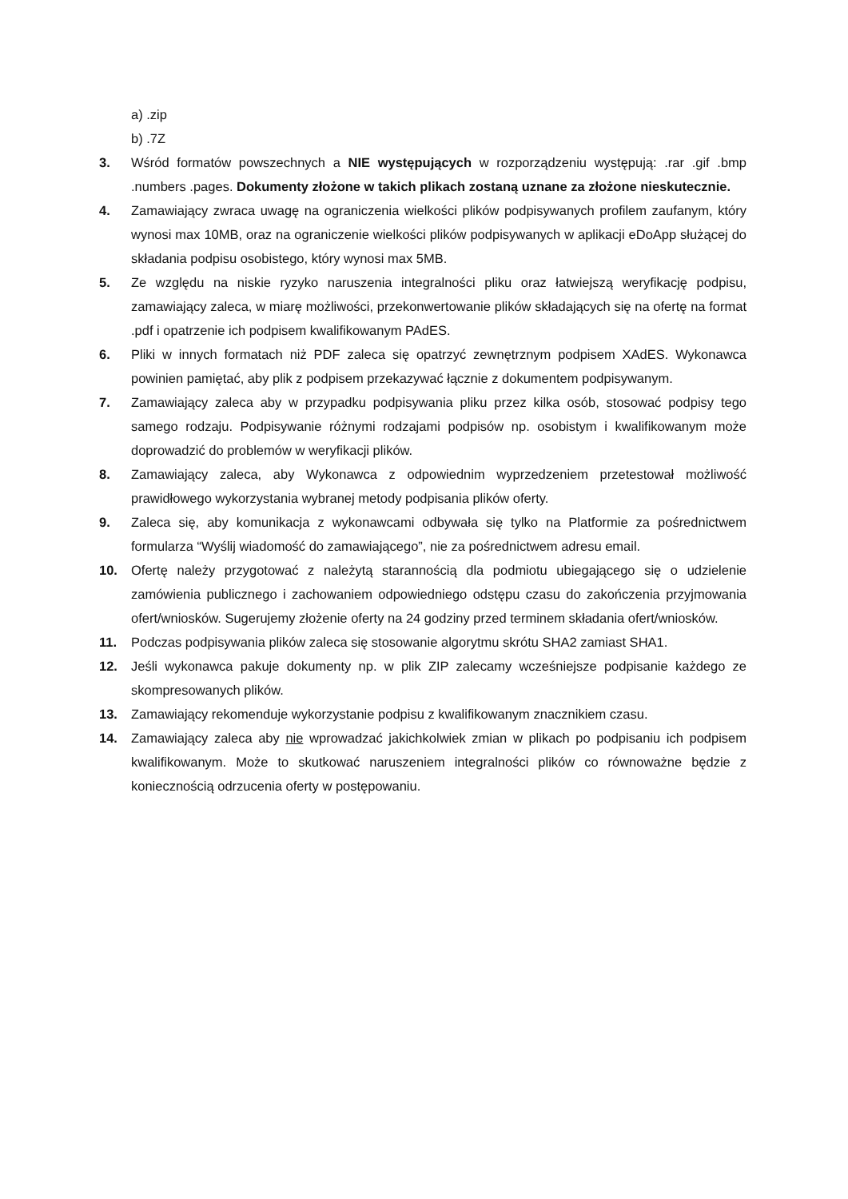a) .zip
b) .7Z
3. Wśród formatów powszechnych a NIE występujących w rozporządzeniu występują: .rar .gif .bmp .numbers .pages. Dokumenty złożone w takich plikach zostaną uznane za złożone nieskutecznie.
4. Zamawiający zwraca uwagę na ograniczenia wielkości plików podpisywanych profilem zaufanym, który wynosi max 10MB, oraz na ograniczenie wielkości plików podpisywanych w aplikacji eDoApp służącej do składania podpisu osobistego, który wynosi max 5MB.
5. Ze względu na niskie ryzyko naruszenia integralności pliku oraz łatwiejszą weryfikację podpisu, zamawiający zaleca, w miarę możliwości, przekonwertowanie plików składających się na ofertę na format .pdf i opatrzenie ich podpisem kwalifikowanym PAdES.
6. Pliki w innych formatach niż PDF zaleca się opatrzyć zewnętrznym podpisem XAdES. Wykonawca powinien pamiętać, aby plik z podpisem przekazywać łącznie z dokumentem podpisywanym.
7. Zamawiający zaleca aby w przypadku podpisywania pliku przez kilka osób, stosować podpisy tego samego rodzaju. Podpisywanie różnymi rodzajami podpisów np. osobistym i kwalifikowanym może doprowadzić do problemów w weryfikacji plików.
8. Zamawiający zaleca, aby Wykonawca z odpowiednim wyprzedzeniem przetestował możliwość prawidłowego wykorzystania wybranej metody podpisania plików oferty.
9. Zaleca się, aby komunikacja z wykonawcami odbywała się tylko na Platformie za pośrednictwem formularza “Wyślij wiadomość do zamawiającego”, nie za pośrednictwem adresu email.
10. Ofertę należy przygotować z należytą starannością dla podmiotu ubiegającego się o udzielenie zamówienia publicznego i zachowaniem odpowiedniego odstępu czasu do zakończenia przyjmowania ofert/wniosków. Sugerujemy złożenie oferty na 24 godziny przed terminem składania ofert/wniosków.
11. Podczas podpisywania plików zaleca się stosowanie algorytmu skrótu SHA2 zamiast SHA1.
12. Jeśli wykonawca pakuje dokumenty np. w plik ZIP zalecamy wcześniejsze podpisanie każdego ze skompresowanych plików.
13. Zamawiający rekomenduje wykorzystanie podpisu z kwalifikowanym znacznikiem czasu.
14. Zamawiający zaleca aby nie wprowadzać jakichkolwiek zmian w plikach po podpisaniu ich podpisem kwalifikowanym. Może to skutkować naruszeniem integralności plików co równoważne będzie z koniecznością odrzucenia oferty w postępowaniu.